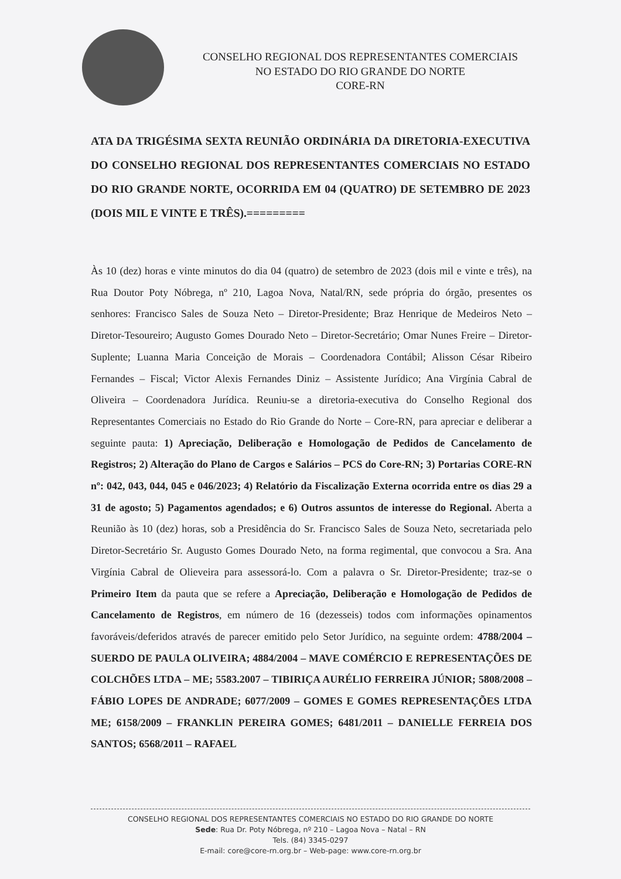CONSELHO REGIONAL DOS REPRESENTANTES COMERCIAIS
NO ESTADO DO RIO GRANDE DO NORTE
CORE-RN
ATA DA TRIGÉSIMA SEXTA REUNIÃO ORDINÁRIA DA DIRETORIA-EXECUTIVA DO CONSELHO REGIONAL DOS REPRESENTANTES COMERCIAIS NO ESTADO DO RIO GRANDE NORTE, OCORRIDA EM 04 (QUATRO) DE SETEMBRO DE 2023 (DOIS MIL E VINTE E TRÊS).=========
Às 10 (dez) horas e vinte minutos do dia 04 (quatro) de setembro de 2023 (dois mil e vinte e três), na Rua Doutor Poty Nóbrega, nº 210, Lagoa Nova, Natal/RN, sede própria do órgão, presentes os senhores: Francisco Sales de Souza Neto – Diretor-Presidente; Braz Henrique de Medeiros Neto – Diretor-Tesoureiro; Augusto Gomes Dourado Neto – Diretor-Secretário; Omar Nunes Freire – Diretor-Suplente; Luanna Maria Conceição de Morais – Coordenadora Contábil; Alisson César Ribeiro Fernandes – Fiscal; Victor Alexis Fernandes Diniz – Assistente Jurídico; Ana Virgínia Cabral de Oliveira – Coordenadora Jurídica. Reuniu-se a diretoria-executiva do Conselho Regional dos Representantes Comerciais no Estado do Rio Grande do Norte – Core-RN, para apreciar e deliberar a seguinte pauta: 1) Apreciação, Deliberação e Homologação de Pedidos de Cancelamento de Registros; 2) Alteração do Plano de Cargos e Salários – PCS do Core-RN; 3) Portarias CORE-RN nº: 042, 043, 044, 045 e 046/2023; 4) Relatório da Fiscalização Externa ocorrida entre os dias 29 a 31 de agosto; 5) Pagamentos agendados; e 6) Outros assuntos de interesse do Regional. Aberta a Reunião às 10 (dez) horas, sob a Presidência do Sr. Francisco Sales de Souza Neto, secretariada pelo Diretor-Secretário Sr. Augusto Gomes Dourado Neto, na forma regimental, que convocou a Sra. Ana Virgínia Cabral de Olieveira para assessorá-lo. Com a palavra o Sr. Diretor-Presidente; traz-se o Primeiro Item da pauta que se refere a Apreciação, Deliberação e Homologação de Pedidos de Cancelamento de Registros, em número de 16 (dezesseis) todos com informações opinamentos favoráveis/deferidos através de parecer emitido pelo Setor Jurídico, na seguinte ordem: 4788/2004 – SUERDO DE PAULA OLIVEIRA; 4884/2004 – MAVE COMÉRCIO E REPRESENTAÇÕES DE COLCHÕES LTDA – ME; 5583.2007 – TIBIRIÇA AURÉLIO FERREIRA JÚNIOR; 5808/2008 – FÁBIO LOPES DE ANDRADE; 6077/2009 – GOMES E GOMES REPRESENTAÇÕES LTDA ME; 6158/2009 – FRANKLIN PEREIRA GOMES; 6481/2011 – DANIELLE FERREIA DOS SANTOS; 6568/2011 – RAFAEL
CONSELHO REGIONAL DOS REPRESENTANTES COMERCIAIS NO ESTADO DO RIO GRANDE DO NORTE
Sede: Rua Dr. Poty Nóbrega, nº 210 – Lagoa Nova – Natal – RN
Tels. (84) 3345-0297
E-mail: core@core-rn.org.br – Web-page: www.core-rn.org.br